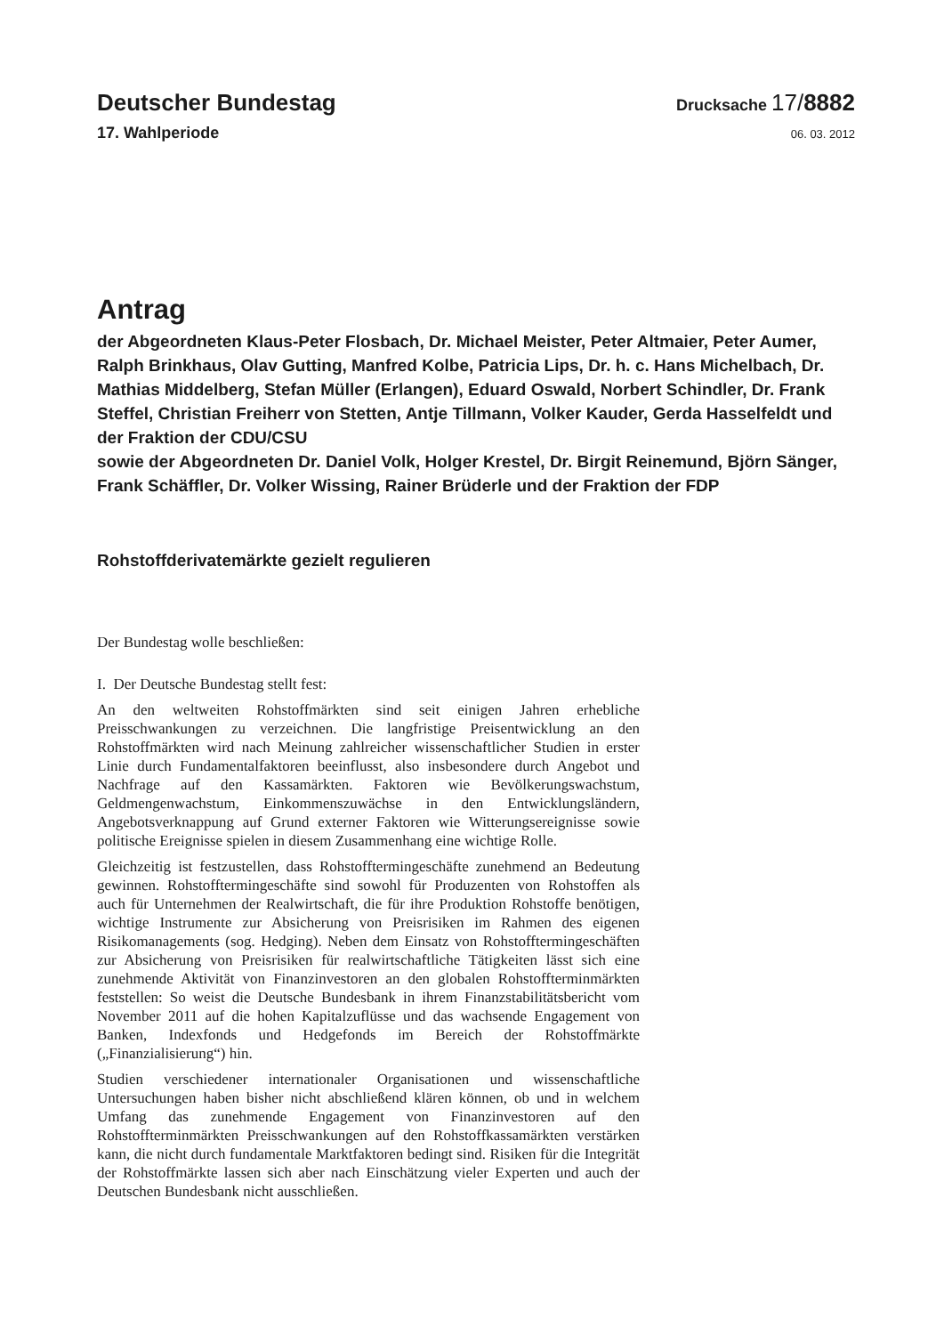Deutscher Bundestag
Drucksache 17/8882
17. Wahlperiode
06. 03. 2012
Antrag
der Abgeordneten Klaus-Peter Flosbach, Dr. Michael Meister, Peter Altmaier, Peter Aumer, Ralph Brinkhaus, Olav Gutting, Manfred Kolbe, Patricia Lips, Dr. h. c. Hans Michelbach, Dr. Mathias Middelberg, Stefan Müller (Erlangen), Eduard Oswald, Norbert Schindler, Dr. Frank Steffel, Christian Freiherr von Stetten, Antje Tillmann, Volker Kauder, Gerda Hasselfeldt und der Fraktion der CDU/CSU
sowie der Abgeordneten Dr. Daniel Volk, Holger Krestel, Dr. Birgit Reinemund, Björn Sänger, Frank Schäffler, Dr. Volker Wissing, Rainer Brüderle und der Fraktion der FDP
Rohstoffderivatemärkte gezielt regulieren
Der Bundestag wolle beschließen:
I. Der Deutsche Bundestag stellt fest:
An den weltweiten Rohstoffmärkten sind seit einigen Jahren erhebliche Preisschwankungen zu verzeichnen. Die langfristige Preisentwicklung an den Rohstoffmärkten wird nach Meinung zahlreicher wissenschaftlicher Studien in erster Linie durch Fundamentalfaktoren beeinflusst, also insbesondere durch Angebot und Nachfrage auf den Kassamärkten. Faktoren wie Bevölkerungswachstum, Geldmengenwachstum, Einkommenszuwächse in den Entwicklungsländern, Angebotsverknappung auf Grund externer Faktoren wie Witterungsereignisse sowie politische Ereignisse spielen in diesem Zusammenhang eine wichtige Rolle.
Gleichzeitig ist festzustellen, dass Rohstofftermingeschäfte zunehmend an Bedeutung gewinnen. Rohstofftermingeschäfte sind sowohl für Produzenten von Rohstoffen als auch für Unternehmen der Realwirtschaft, die für ihre Produktion Rohstoffe benötigen, wichtige Instrumente zur Absicherung von Preisrisiken im Rahmen des eigenen Risikomanagements (sog. Hedging). Neben dem Einsatz von Rohstofftermingeschäften zur Absicherung von Preisrisiken für realwirtschaftliche Tätigkeiten lässt sich eine zunehmende Aktivität von Finanzinvestoren an den globalen Rohstoffterminmärkten feststellen: So weist die Deutsche Bundesbank in ihrem Finanzstabilitätsbericht vom November 2011 auf die hohen Kapitalzuflüsse und das wachsende Engagement von Banken, Indexfonds und Hedgefonds im Bereich der Rohstoffmärkte („Finanzialisierung“) hin.
Studien verschiedener internationaler Organisationen und wissenschaftliche Untersuchungen haben bisher nicht abschließend klären können, ob und in welchem Umfang das zunehmende Engagement von Finanzinvestoren auf den Rohstoffterminmärkten Preisschwankungen auf den Rohstoffkassamärkten verstärken kann, die nicht durch fundamentale Marktfaktoren bedingt sind. Risiken für die Integrität der Rohstoffmärkte lassen sich aber nach Einschätzung vieler Experten und auch der Deutschen Bundesbank nicht ausschließen.